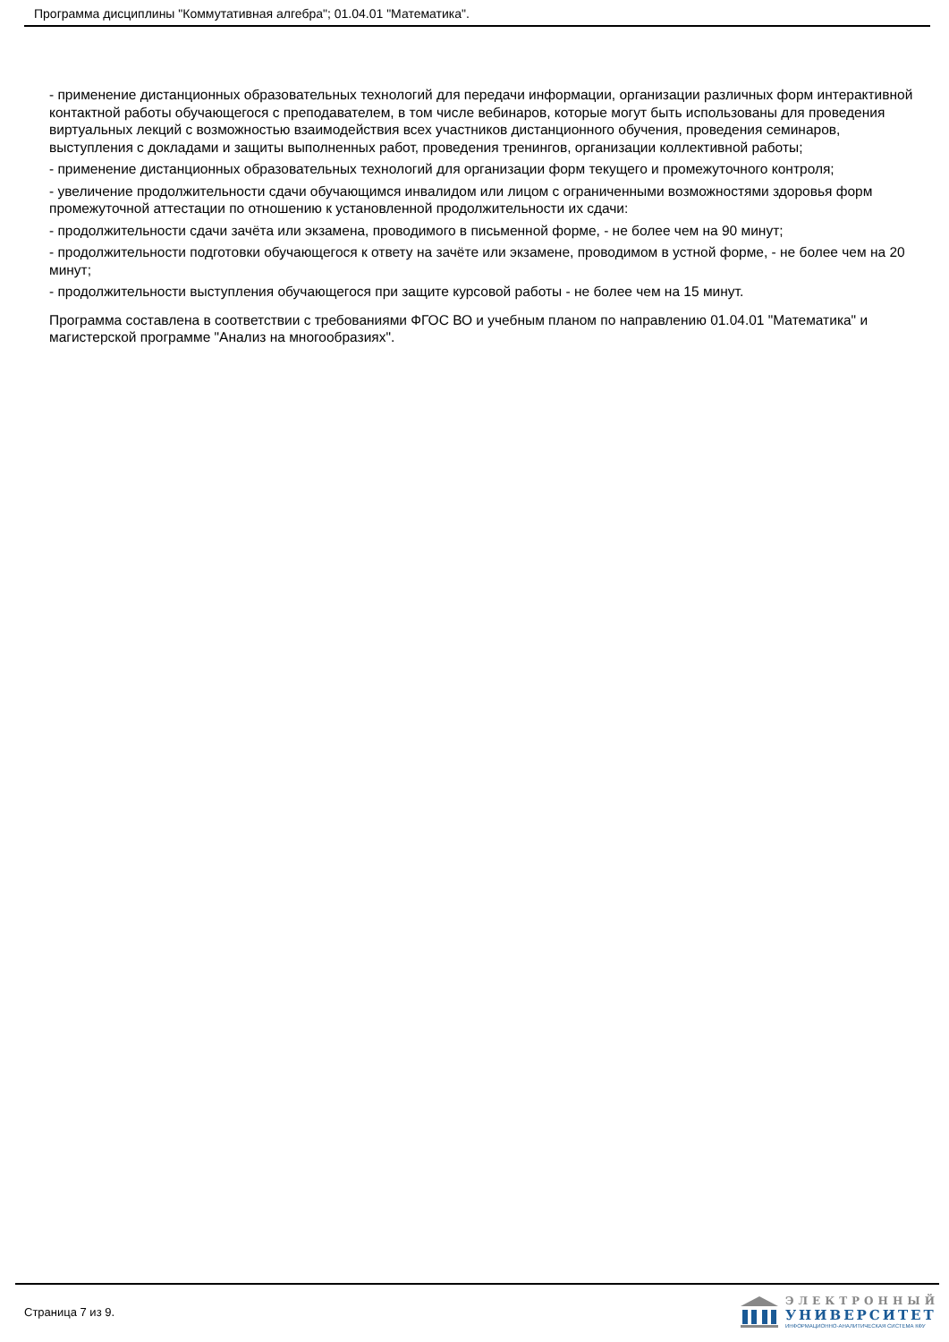Программа дисциплины "Коммутативная алгебра"; 01.04.01 "Математика".
- применение дистанционных образовательных технологий для передачи информации, организации различных форм интерактивной контактной работы обучающегося с преподавателем, в том числе вебинаров, которые могут быть использованы для проведения виртуальных лекций с возможностью взаимодействия всех участников дистанционного обучения, проведения семинаров, выступления с докладами и защиты выполненных работ, проведения тренингов, организации коллективной работы;
- применение дистанционных образовательных технологий для организации форм текущего и промежуточного контроля;
- увеличение продолжительности сдачи обучающимся инвалидом или лицом с ограниченными возможностями здоровья форм промежуточной аттестации по отношению к установленной продолжительности их сдачи:
- продолжительности сдачи зачёта или экзамена, проводимого в письменной форме, - не более чем на 90 минут;
- продолжительности подготовки обучающегося к ответу на зачёте или экзамене, проводимом в устной форме, - не более чем на 20 минут;
- продолжительности выступления обучающегося при защите курсовой работы - не более чем на 15 минут.
Программа составлена в соответствии с требованиями ФГОС ВО и учебным планом по направлению 01.04.01 "Математика" и магистерской программе "Анализ на многообразиях".
Страница 7 из 9.
ЭЛЕКТРОННЫЙ
УНИВЕРСИТЕТ
ИНФОРМАЦИОННО-АНАЛИТИЧЕСКАЯ СИСТЕМА КФУ